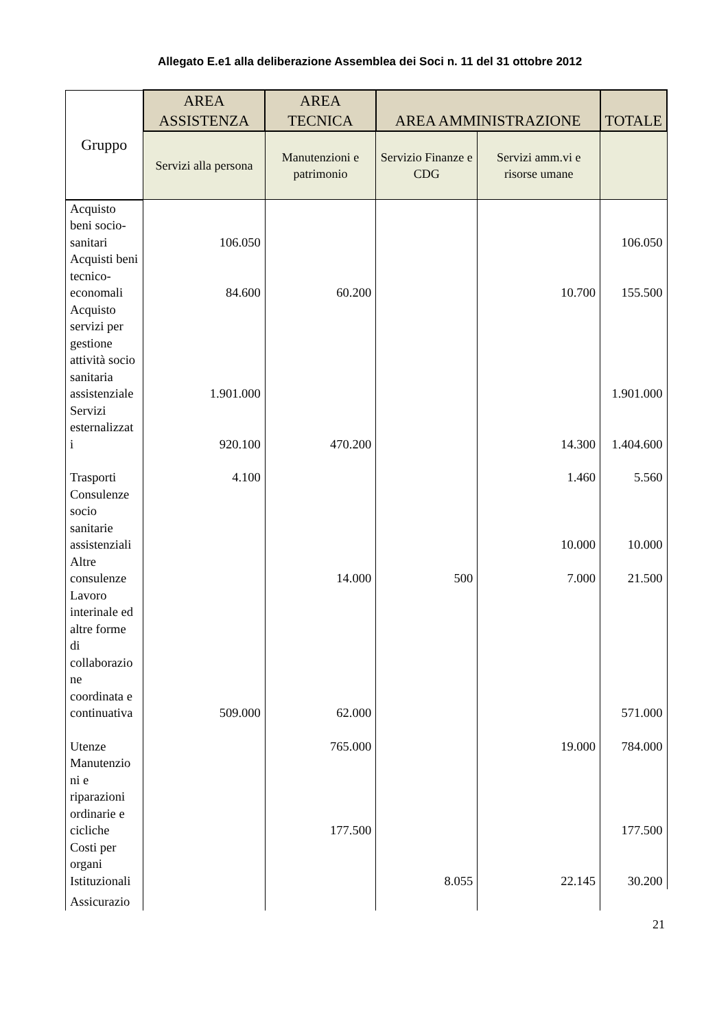Allegato E.e1 alla deliberazione Assemblea dei Soci n. 11 del 31 ottobre 2012
| Gruppo | AREA ASSISTENZA | AREA TECNICA | AREA AMMINISTRAZIONE | | TOTALE |
| --- | --- | --- | --- | --- | --- |
| | Servizi alla persona | Manutenzioni e patrimonio | Servizio Finanze e CDG | Servizi amm.vi e risorse umane | |
| Acquisto beni socio-sanitari | 106.050 | | | | 106.050 |
| Acquisti beni tecnico-economali | 84.600 | 60.200 | | 10.700 | 155.500 |
| Acquisto servizi per gestione attività socio sanitaria assistenziale | 1.901.000 | | | | 1.901.000 |
| Servizi esternalizzat i | 920.100 | 470.200 | | 14.300 | 1.404.600 |
| Trasporti | 4.100 | | | 1.460 | 5.560 |
| Consulenze socio sanitarie assistenziali | | | | 10.000 | 10.000 |
| Altre consulenze | | 14.000 | 500 | 7.000 | 21.500 |
| Lavoro interinale ed altre forme di collaborazio ne coordinata e continuativa | 509.000 | 62.000 | | | 571.000 |
| Utenze | | 765.000 | | 19.000 | 784.000 |
| Manutenzio ni e riparazioni ordinarie e cicliche | | 177.500 | | | 177.500 |
| Costi per organi Istituzionali | | | 8.055 | 22.145 | 30.200 |
| Assicurazio | | | | | |
21